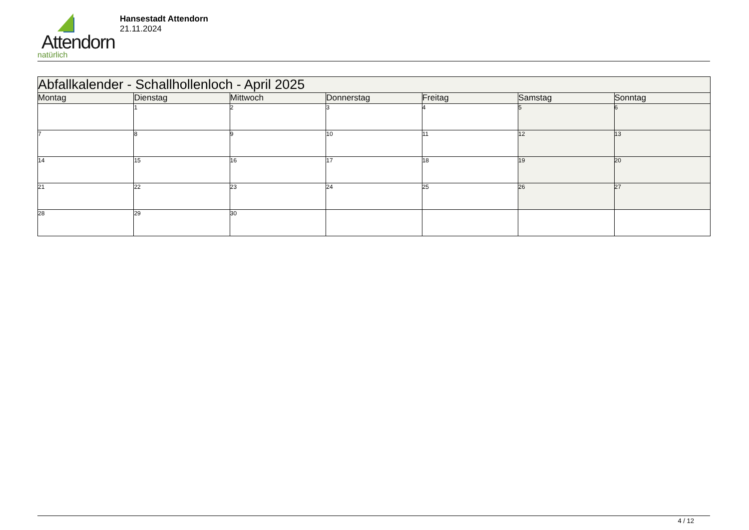Attendorn
natürlich
Hansestadt Attendorn
21.11.2024
| Abfallkalender - Schallhollenloch - April 2025 | | | | | | |
| Montag | Dienstag | Mittwoch | Donnerstag | Freitag | Samstag | Sonntag |
| | 1 | 2 | 3 | 4 | 5 | 6 |
| 7 | 8 | 9 | 10 | 11 | 12 | 13 |
| 14 | 15 | 16 | 17 | 18 | 19 | 20 |
| 21 | 22 | 23 | 24 | 25 | 26 | 27 |
| 28 | 29 | 30 | | | | |
4 / 12